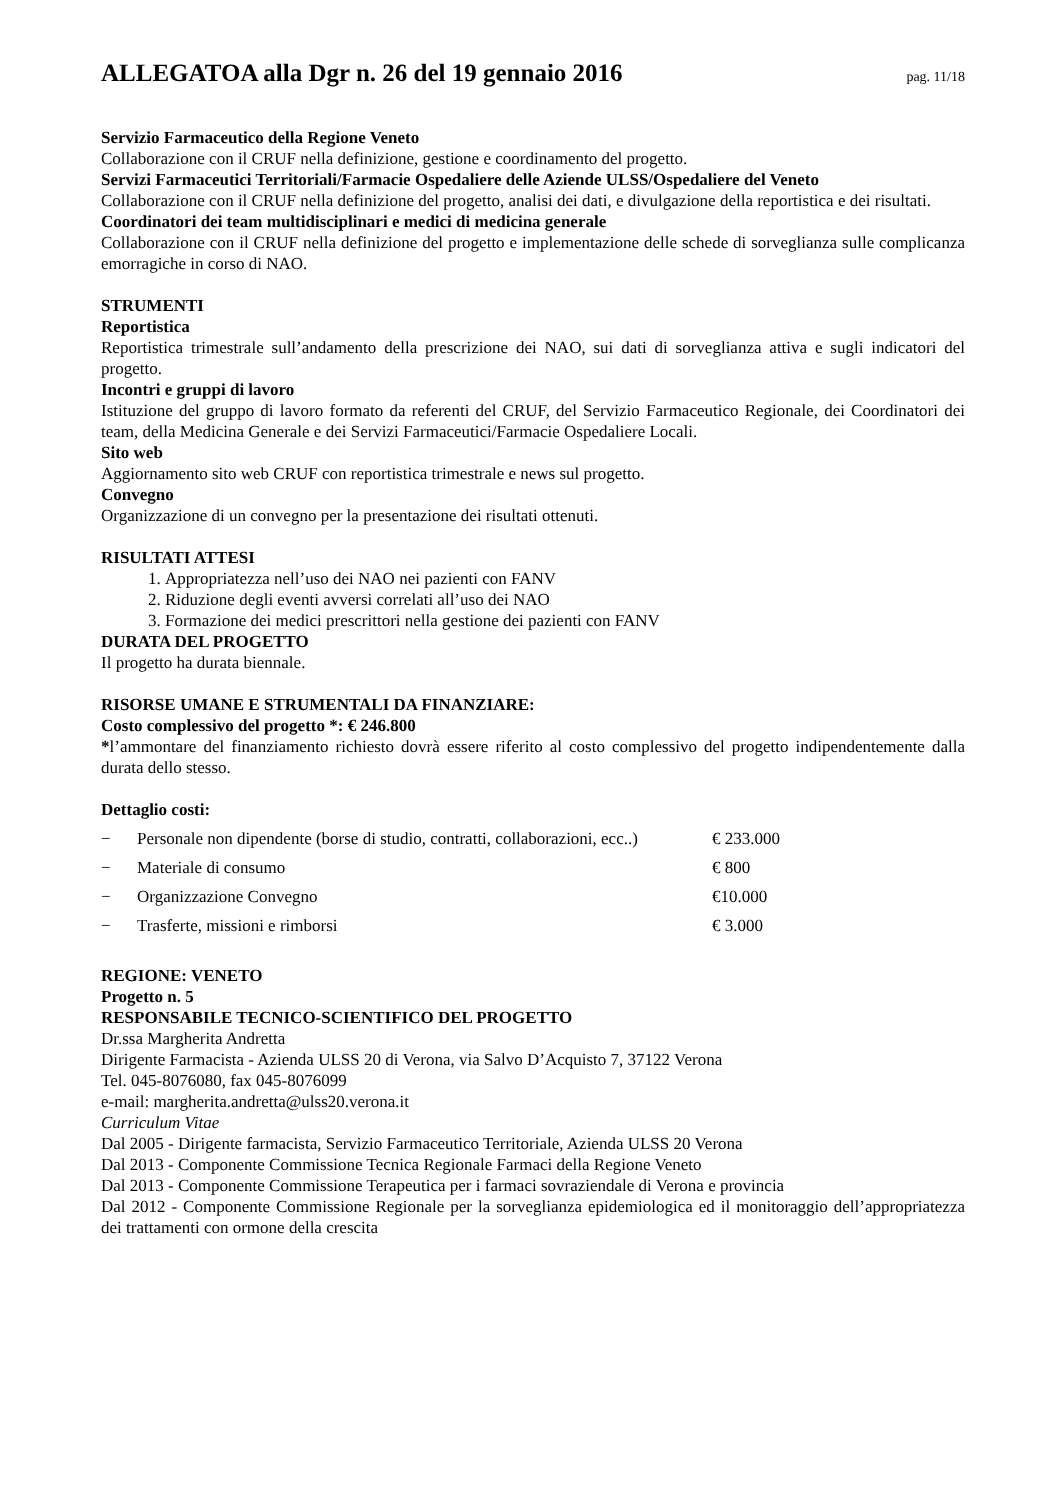ALLEGATOA alla Dgr n. 26 del 19 gennaio 2016
pag. 11/18
Servizio Farmaceutico della Regione Veneto
Collaborazione con il CRUF nella definizione, gestione e coordinamento del progetto.
Servizi Farmaceutici Territoriali/Farmacie Ospedaliere delle Aziende ULSS/Ospedaliere del Veneto
Collaborazione con il CRUF nella definizione del progetto, analisi dei dati, e divulgazione della reportistica e dei risultati.
Coordinatori dei team multidisciplinari e medici di medicina generale
Collaborazione con il CRUF nella definizione del progetto e implementazione delle schede di sorveglianza sulle complicanza emorragiche in corso di NAO.
STRUMENTI
Reportistica
Reportistica trimestrale sull’andamento della prescrizione dei NAO, sui dati di sorveglianza attiva e sugli indicatori del progetto.
Incontri e gruppi di lavoro
Istituzione del gruppo di lavoro formato da referenti del CRUF, del Servizio Farmaceutico Regionale, dei Coordinatori dei team, della Medicina Generale e dei Servizi Farmaceutici/Farmacie Ospedaliere Locali.
Sito web
Aggiornamento sito web CRUF con reportistica trimestrale e news sul progetto.
Convegno
Organizzazione di un convegno per la presentazione dei risultati ottenuti.
RISULTATI ATTESI
1. Appropriatezza nell’uso dei NAO nei pazienti con FANV
2. Riduzione degli eventi avversi correlati all’uso dei NAO
3. Formazione dei medici prescrittori nella gestione dei pazienti con FANV
DURATA DEL PROGETTO
Il progetto ha durata biennale.
RISORSE UMANE E STRUMENTALI DA FINANZIARE:
Costo complessivo del progetto *: € 246.800
*l’ammontare del finanziamento richiesto dovrà essere riferito al costo complessivo del progetto indipendentemente dalla durata dello stesso.
Dettaglio costi:
− Personale non dipendente (borse di studio, contratti, collaborazioni, ecc..) € 233.000
− Materiale di consumo € 800
− Organizzazione Convegno €10.000
− Trasferte, missioni e rimborsi € 3.000
REGIONE: VENETO
Progetto n. 5
RESPONSABILE TECNICO-SCIENTIFICO DEL PROGETTO
Dr.ssa Margherita Andretta
Dirigente Farmacista - Azienda ULSS 20 di Verona, via Salvo D’Acquisto 7, 37122 Verona
Tel. 045-8076080, fax 045-8076099
e-mail: margherita.andretta@ulss20.verona.it
Curriculum Vitae
Dal 2005 - Dirigente farmacista, Servizio Farmaceutico Territoriale, Azienda ULSS 20 Verona
Dal 2013 - Componente Commissione Tecnica Regionale Farmaci della Regione Veneto
Dal 2013 - Componente Commissione Terapeutica per i farmaci sovraziendale di Verona e provincia
Dal 2012 - Componente Commissione Regionale per la sorveglianza epidemiologica ed il monitoraggio dell’appropriatezza dei trattamenti con ormone della crescita